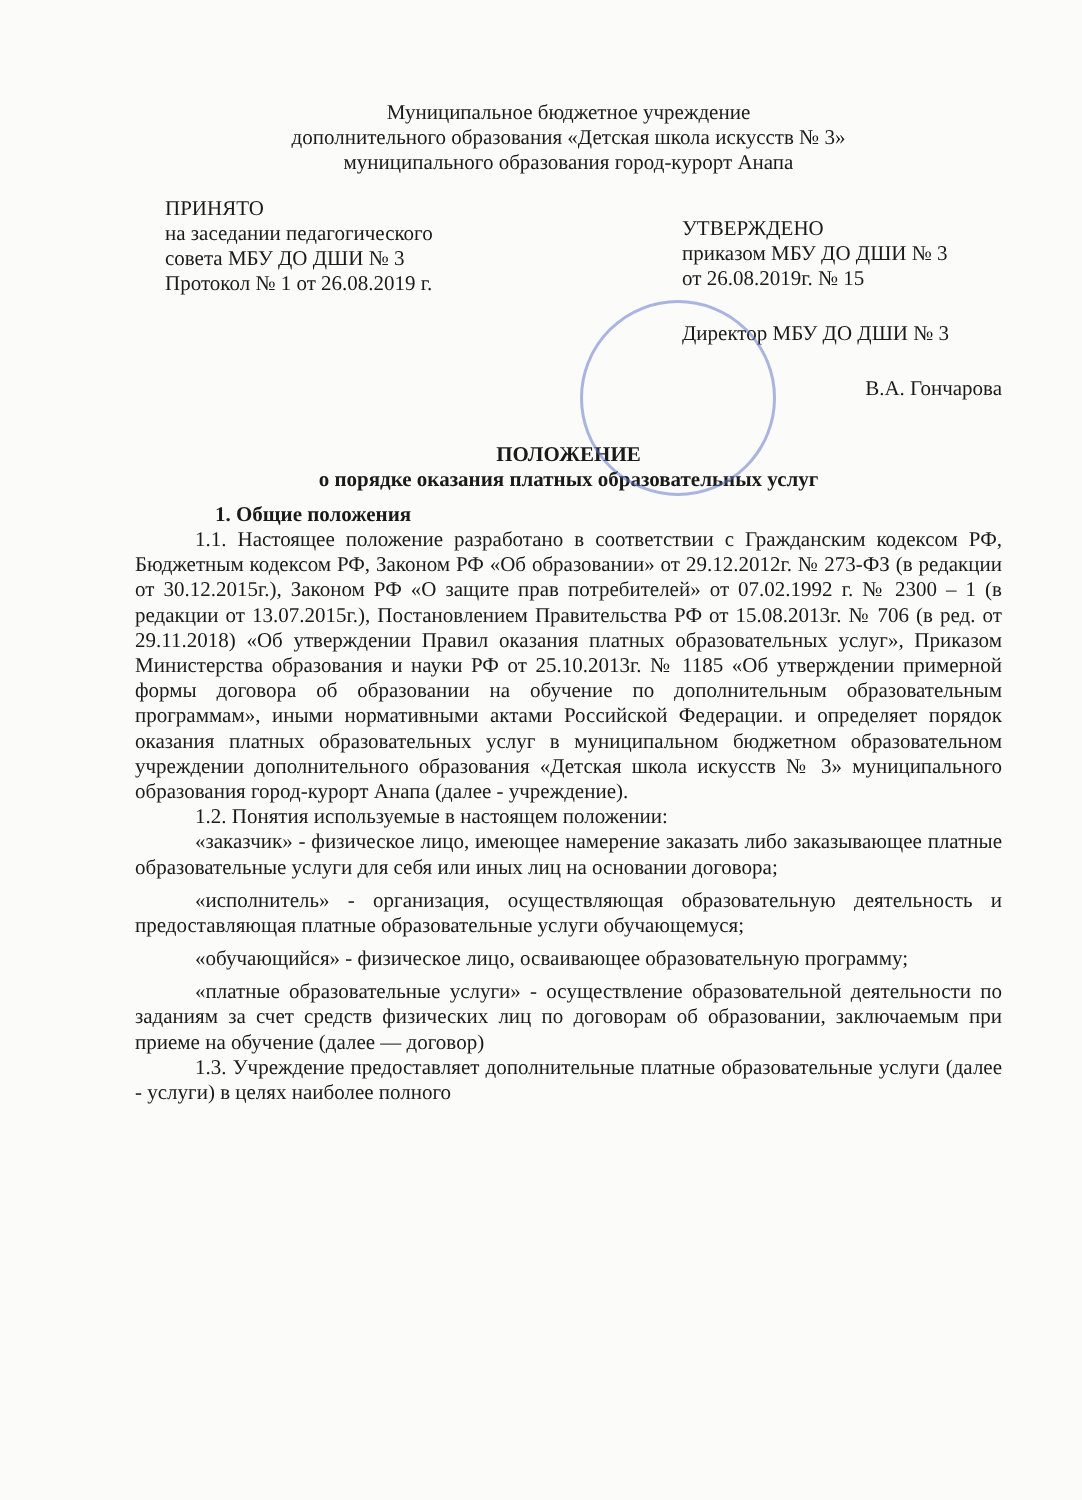Муниципальное бюджетное учреждение
дополнительного образования «Детская школа искусств № 3»
муниципального образования город-курорт Анапа
ПРИНЯТО
на заседании педагогического совета МБУ ДО ДШИ № 3
Протокол № 1 от 26.08.2019 г.
УТВЕРЖДЕНО
приказом МБУ ДО ДШИ № 3
от 26.08.2019г. № 15
Директор МБУ ДО ДШИ № 3
В.А. Гончарова
ПОЛОЖЕНИЕ
о порядке оказания платных образовательных услуг
1. Общие положения
1.1. Настоящее положение разработано в соответствии с Гражданским кодексом РФ, Бюджетным кодексом РФ, Законом РФ «Об образовании» от 29.12.2012г. № 273-ФЗ (в редакции от 30.12.2015г.), Законом РФ «О защите прав потребителей» от 07.02.1992 г. № 2300 – 1 (в редакции от 13.07.2015г.), Постановлением Правительства РФ от 15.08.2013г. № 706 (в ред. от 29.11.2018) «Об утверждении Правил оказания платных образовательных услуг», Приказом Министерства образования и науки РФ от 25.10.2013г. № 1185 «Об утверждении примерной формы договора об образовании на обучение по дополнительным образовательным программам», иными нормативными актами Российской Федерации. и определяет порядок оказания платных образовательных услуг в муниципальном бюджетном образовательном учреждении дополнительного образования «Детская школа искусств № 3» муниципального образования город-курорт Анапа (далее - учреждение).
1.2. Понятия используемые в настоящем положении:
«заказчик» - физическое лицо, имеющее намерение заказать либо заказывающее платные образовательные услуги для себя или иных лиц на основании договора;
«исполнитель» - организация, осуществляющая образовательную деятельность и предоставляющая платные образовательные услуги обучающемуся;
«обучающийся» - физическое лицо, осваивающее образовательную программу;
«платные образовательные услуги» - осуществление образовательной деятельности по заданиям за счет средств физических лиц по договорам об образовании, заключаемым при приеме на обучение (далее — договор)
1.3. Учреждение предоставляет дополнительные платные образовательные услуги (далее - услуги) в целях наиболее полного